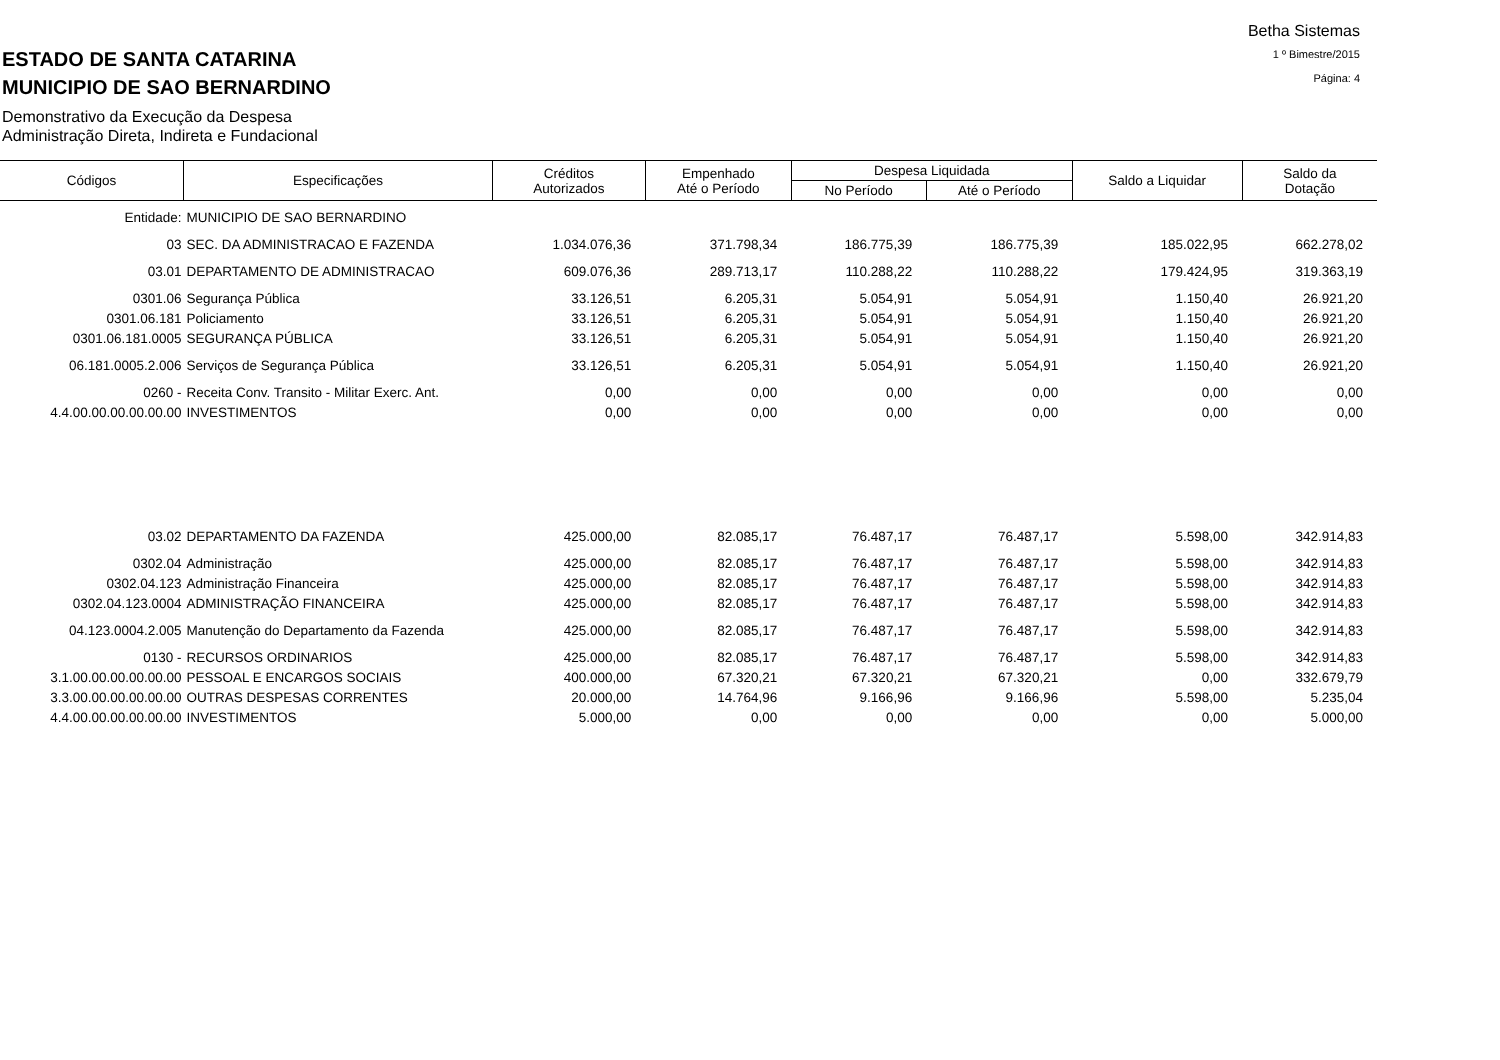Betha Sistemas
1 º Bimestre/2015
Página: 4
ESTADO DE SANTA CATARINA
MUNICIPIO DE SAO BERNARDINO
Demonstrativo da Execução da Despesa
Administração Direta, Indireta e Fundacional
| Códigos | Especificações | Créditos Autorizados | Empenhado Até o Período | Despesa Liquidada | | Saldo a Liquidar | Saldo da Dotação |
| --- | --- | --- | --- | --- | --- | --- | --- |
| | | | | No Período | Até o Período | | |
| Entidade: | MUNICIPIO DE SAO BERNARDINO | | | | | | |
| 03 | SEC. DA ADMINISTRACAO E FAZENDA | 1.034.076,36 | 371.798,34 | 186.775,39 | 186.775,39 | 185.022,95 | 662.278,02 |
| 03.01 | DEPARTAMENTO DE ADMINISTRACAO | 609.076,36 | 289.713,17 | 110.288,22 | 110.288,22 | 179.424,95 | 319.363,19 |
| 0301.06 | Segurança Pública | 33.126,51 | 6.205,31 | 5.054,91 | 5.054,91 | 1.150,40 | 26.921,20 |
| 0301.06.181 | Policiamento | 33.126,51 | 6.205,31 | 5.054,91 | 5.054,91 | 1.150,40 | 26.921,20 |
| 0301.06.181.0005 | SEGURANÇA PÚBLICA | 33.126,51 | 6.205,31 | 5.054,91 | 5.054,91 | 1.150,40 | 26.921,20 |
| 06.181.0005.2.006 | Serviços de Segurança Pública | 33.126,51 | 6.205,31 | 5.054,91 | 5.054,91 | 1.150,40 | 26.921,20 |
| 0260 - | Receita Conv. Transito - Militar Exerc. Ant. | 0,00 | 0,00 | 0,00 | 0,00 | 0,00 | 0,00 |
| 4.4.00.00.00.00.00.00 | INVESTIMENTOS | 0,00 | 0,00 | 0,00 | 0,00 | 0,00 | 0,00 |
| 03.02 | DEPARTAMENTO DA FAZENDA | 425.000,00 | 82.085,17 | 76.487,17 | 76.487,17 | 5.598,00 | 342.914,83 |
| 0302.04 | Administração | 425.000,00 | 82.085,17 | 76.487,17 | 76.487,17 | 5.598,00 | 342.914,83 |
| 0302.04.123 | Administração Financeira | 425.000,00 | 82.085,17 | 76.487,17 | 76.487,17 | 5.598,00 | 342.914,83 |
| 0302.04.123.0004 | ADMINISTRAÇÃO FINANCEIRA | 425.000,00 | 82.085,17 | 76.487,17 | 76.487,17 | 5.598,00 | 342.914,83 |
| 04.123.0004.2.005 | Manutenção do Departamento da Fazenda | 425.000,00 | 82.085,17 | 76.487,17 | 76.487,17 | 5.598,00 | 342.914,83 |
| 0130 - | RECURSOS ORDINARIOS | 425.000,00 | 82.085,17 | 76.487,17 | 76.487,17 | 5.598,00 | 342.914,83 |
| 3.1.00.00.00.00.00.00 | PESSOAL E ENCARGOS SOCIAIS | 400.000,00 | 67.320,21 | 67.320,21 | 67.320,21 | 0,00 | 332.679,79 |
| 3.3.00.00.00.00.00.00 | OUTRAS DESPESAS CORRENTES | 20.000,00 | 14.764,96 | 9.166,96 | 9.166,96 | 5.598,00 | 5.235,04 |
| 4.4.00.00.00.00.00.00 | INVESTIMENTOS | 5.000,00 | 0,00 | 0,00 | 0,00 | 0,00 | 5.000,00 |